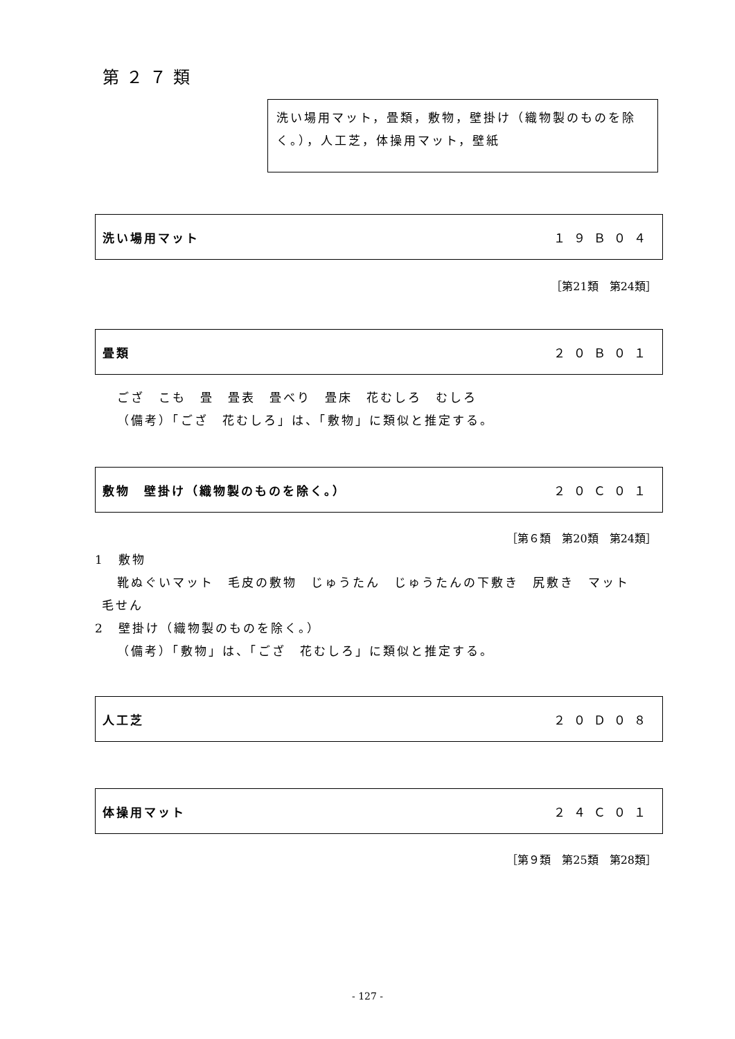第２７類
洗い場用マット，畳類，敷物，壁掛け（織物製のものを除く。），人工芝，体操用マット，壁紙
洗い場用マット １９Ｂ０４
［第21類　第24類］
畳類 ２０Ｂ０１
ござ　こも　畳　畳表　畳べり　畳床　花むしろ　むしろ
（備考）「ござ　花むしろ」は、「敷物」に類似と推定する。
敷物　壁掛け（織物製のものを除く。） ２０Ｃ０１
［第６類　第20類　第24類］
1　敷物
靴ぬぐいマット　毛皮の敷物　じゅうたん　じゅうたんの下敷き　尻敷き　マット
毛せん
2　壁掛け（織物製のものを除く。）
（備考）「敷物」は、「ござ　花むしろ」に類似と推定する。
人工芝 ２０Ｄ０８
体操用マット ２４Ｃ０１
［第９類　第25類　第28類］
- 127 -